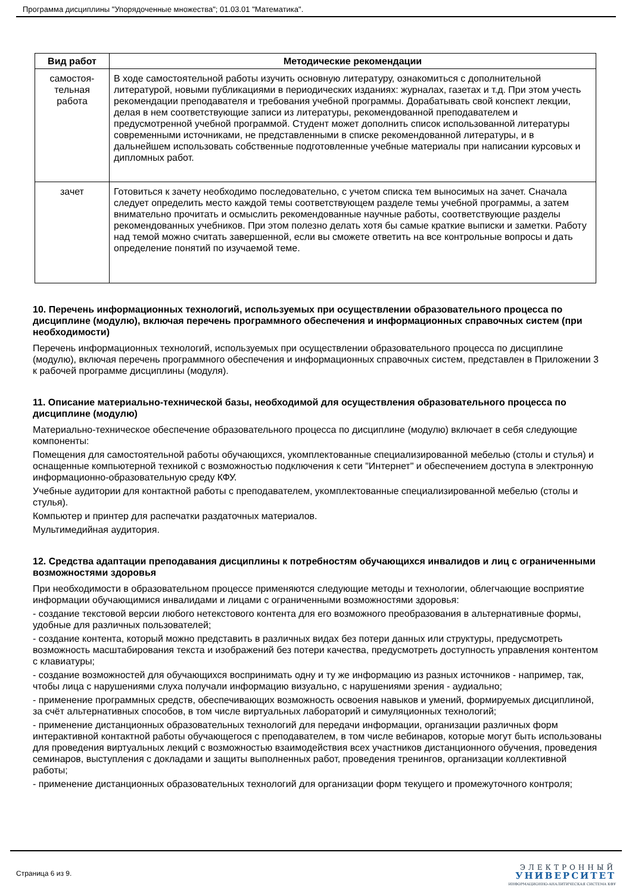Программа дисциплины "Упорядоченные множества"; 01.03.01 "Математика".
| Вид работ | Методические рекомендации |
| --- | --- |
| самостоя- тельная работа | В ходе самостоятельной работы изучить основную литературу, ознакомиться с дополнительной литературой, новыми публикациями в периодических изданиях: журналах, газетах и т.д. При этом учесть рекомендации преподавателя и требования учебной программы. Дорабатывать свой конспект лекции, делая в нем соответствующие записи из литературы, рекомендованной преподавателем и предусмотренной учебной программой. Студент может дополнить список использованной литературы современными источниками, не представленными в списке рекомендованной литературы, и в дальнейшем использовать собственные подготовленные учебные материалы при написании курсовых и дипломных работ. |
| зачет | Готовиться к зачету необходимо последовательно, с учетом списка тем выносимых на зачет. Сначала следует определить место каждой темы соответствующем разделе темы учебной программы, а затем внимательно прочитать и осмыслить рекомендованные научные работы, соответствующие разделы рекомендованных учебников. При этом полезно делать хотя бы самые краткие выписки и заметки. Работу над темой можно считать завершенной, если вы сможете ответить на все контрольные вопросы и дать определение понятий по изучаемой теме. |
10. Перечень информационных технологий, используемых при осуществлении образовательного процесса по дисциплине (модулю), включая перечень программного обеспечения и информационных справочных систем (при необходимости)
Перечень информационных технологий, используемых при осуществлении образовательного процесса по дисциплине (модулю), включая перечень программного обеспечения и информационных справочных систем, представлен в Приложении 3 к рабочей программе дисциплины (модуля).
11. Описание материально-технической базы, необходимой для осуществления образовательного процесса по дисциплине (модулю)
Материально-техническое обеспечение образовательного процесса по дисциплине (модулю) включает в себя следующие компоненты:
Помещения для самостоятельной работы обучающихся, укомплектованные специализированной мебелью (столы и стулья) и оснащенные компьютерной техникой с возможностью подключения к сети "Интернет" и обеспечением доступа в электронную информационно-образовательную среду КФУ.
Учебные аудитории для контактной работы с преподавателем, укомплектованные специализированной мебелью (столы и стулья).
Компьютер и принтер для распечатки раздаточных материалов.
Мультимедийная аудитория.
12. Средства адаптации преподавания дисциплины к потребностям обучающихся инвалидов и лиц с ограниченными возможностями здоровья
При необходимости в образовательном процессе применяются следующие методы и технологии, облегчающие восприятие информации обучающимися инвалидами и лицами с ограниченными возможностями здоровья:
- создание текстовой версии любого нетекстового контента для его возможного преобразования в альтернативные формы, удобные для различных пользователей;
- создание контента, который можно представить в различных видах без потери данных или структуры, предусмотреть возможность масштабирования текста и изображений без потери качества, предусмотреть доступность управления контентом с клавиатуры;
- создание возможностей для обучающихся воспринимать одну и ту же информацию из разных источников - например, так, чтобы лица с нарушениями слуха получали информацию визуально, с нарушениями зрения - аудиально;
- применение программных средств, обеспечивающих возможность освоения навыков и умений, формируемых дисциплиной, за счёт альтернативных способов, в том числе виртуальных лабораторий и симуляционных технологий;
- применение дистанционных образовательных технологий для передачи информации, организации различных форм интерактивной контактной работы обучающегося с преподавателем, в том числе вебинаров, которые могут быть использованы для проведения виртуальных лекций с возможностью взаимодействия всех участников дистанционного обучения, проведения семинаров, выступления с докладами и защиты выполненных работ, проведения тренингов, организации коллективной работы;
- применение дистанционных образовательных технологий для организации форм текущего и промежуточного контроля;
Страница 6 из 9.
ЭЛЕКТРОННЫЙ
УНИВЕРСИТЕТ
ИНФОРМАЦИОННО-АНАЛИТИЧЕСКАЯ СИСТЕМА КФУ